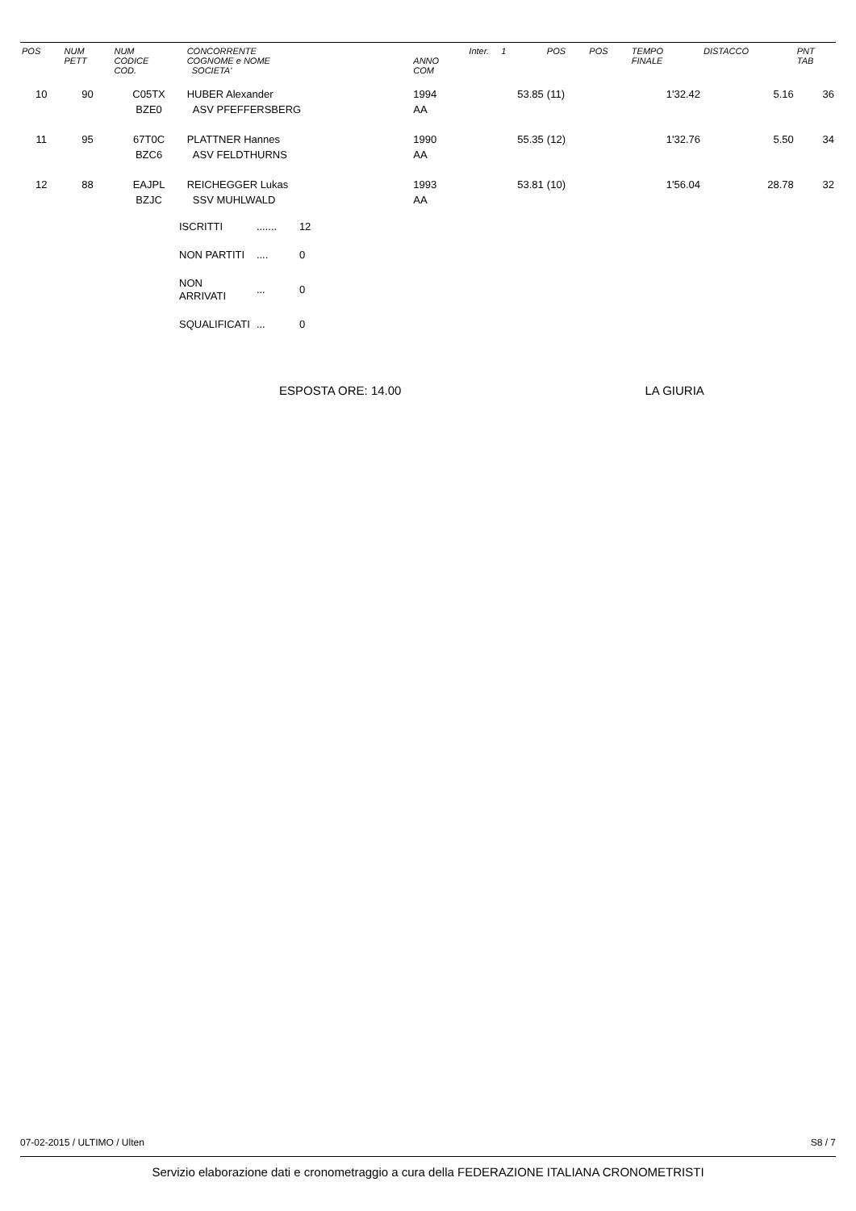| POS | NUM PETT | NUM CODICE COD. | CONCORRENTE COGNOME e NOME SOCIETA' | ANNO COM | Inter. 1 | POS | POS | TEMPO FINALE | DISTACCO | PNT TAB |
| --- | --- | --- | --- | --- | --- | --- | --- | --- | --- | --- |
| 10 | 90 | C05TX BZE0 | HUBER Alexander ASV PFEFFERSBERG | 1994 AA | 53.85 | (11) | | 1'32.42 | 5.16 | 36 |
| 11 | 95 | 67T0C BZC6 | PLATTNER Hannes ASV FELDTHURNS | 1990 AA | 55.35 | (12) | | 1'32.76 | 5.50 | 34 |
| 12 | 88 | EAJPL BZJC | REICHEGGER Lukas SSV MUHLWALD | 1993 AA | 53.81 | (10) | | 1'56.04 | 28.78 | 32 |
| ISCRITTI | ....... | 12 |
| NON PARTITI | .... | 0 |
| NON ARRIVATI | ... | 0 |
| SQUALIFICATI | ... | 0 |
ESPOSTA ORE: 14.00 LA GIURIA
07-02-2015 / ULTIMO / Ulten S8 / 7
Servizio elaborazione dati e cronometraggio a cura della FEDERAZIONE ITALIANA CRONOMETRISTI